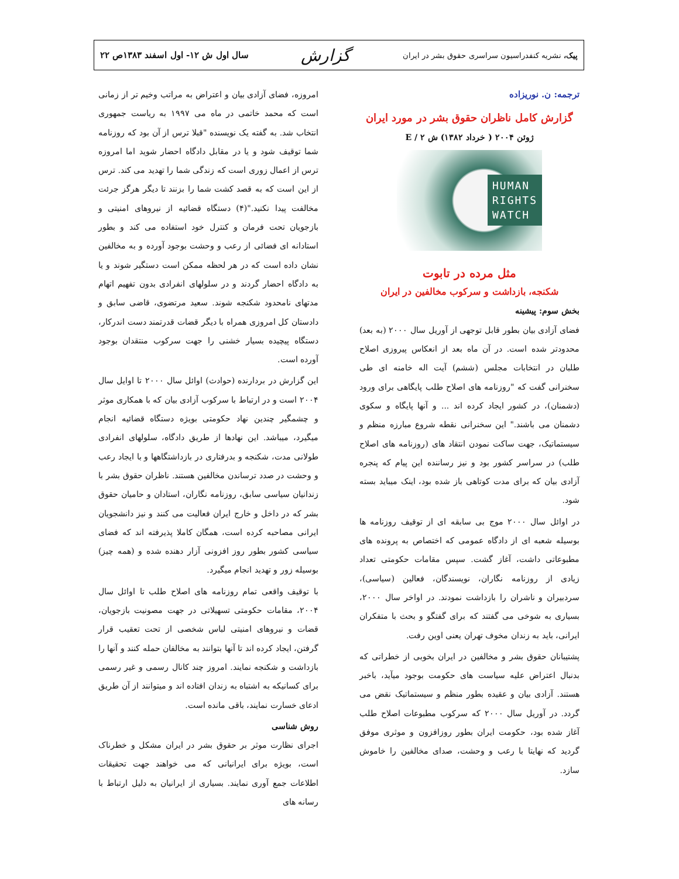پیک، نشریه کنفدراسیون سراسری حقوق بشر در ایران
گزارش
سال اول ش ۱۲- اول اسفند ۱۳۸۳ص ۲۲
ترجمه: ن. نوریزاده
گزارش کامل ناظران حقوق بشر در مورد ایران
ژوئن ۲۰۰۴ ( خرداد ۱۳۸۲) ش E / ۲
HUMAN
RIGHTS
WATCH
مثل مرده در تابوت
شکنجه، بازداشت و سرکوب مخالفین در ایران
بخش سوم: پیشینه
فضای آزادی بیان بطور قابل توجهی از آوریل سال ۲۰۰۰ (به بعد) محدودتر شده است. در آن ماه بعد از انعکاس پیروزی اصلاح طلبان در انتخابات مجلس (ششم) آیت اله خامنه ای طی سخنرانی گفت که "روزنامه های اصلاح طلب پایگاهی برای ورود (دشمنان)، در کشور ایجاد کرده اند ... و آنها پایگاه و سکوی دشمنان می باشند." این سخنرانی نقطه شروع مبارزه منظم و سیستماتیک، جهت ساکت نمودن انتقاد های (روزنامه های اصلاح طلب) در سراسر کشور بود و نیز رساننده این پیام که پنجره آزادی بیان که برای مدت کوتاهی باز شده بود، اینک میباید بسته شود.
در اوائل سال ۲۰۰۰ موج بی سابقه ای از توقیف روزنامه ها بوسیله شعبه ای از دادگاه عمومی که اختصاص به پرونده های مطبوعاتی داشت، آغاز گشت. سپس مقامات حکومتی تعداد زیادی از روزنامه نگاران، نویسندگان، فعالین (سیاسی)، سردبیران و ناشران را بازداشت نمودند. در اواخر سال ۲۰۰۰، بسیاری به شوخی می گفتند که برای گفتگو و بحث با متفکران ایرانی، باید به زندان مخوف تهران یعنی اوین رفت.
پشتیبانان حقوق بشر و مخالفین در ایران بخوبی از خطراتی که بدنبال اعتراض علیه سیاست های حکومت بوجود میآید، باخبر هستند. آزادی بیان و عقیده بطور منظم و سیستماتیک نقض می گردد. در آوریل سال ۲۰۰۰ که سرکوب مطبوعات اصلاح طلب آغاز شده بود، حکومت ایران بطور روزافزون و موثری موفق گردید که نهایتا با رعب و وحشت، صدای مخالفین را خاموش سازد.
امروزه، فضای آزادی بیان و اعتراض به مراتب وخیم تر از زمانی است که محمد خاتمی در ماه می ۱۹۹۷ به ریاست جمهوری انتخاب شد. به گفته یک نویسنده "قبلا ترس از آن بود که روزنامه شما توقیف شود و یا در مقابل دادگاه احضار شوید اما امروزه ترس از اعمال زوری است که زندگی شما را تهدید می کند. ترس از این است که به قصد کشت شما را بزنند تا دیگر هرگز جرئت مخالفت پیدا نکنید."(۴) دستگاه قضائیه از نیروهای امنیتی و بازجویان تحت فرمان و کنترل خود استفاده می کند و بطور استادانه ای فضائی از رعب و وحشت بوجود آورده و به مخالفین نشان داده است که در هر لحظه ممکن است دستگیر شوند و یا به دادگاه احضار گردند و در سلولهای انفرادی بدون تفهیم اتهام مدتهای نامحدود شکنجه شوند. سعید مرتضوی، قاضی سابق و دادستان کل امروزی همراه با دیگر قضات قدرتمند دست اندرکار، دستگاه پیچیده بسیار خشنی را جهت سرکوب منتقدان بوجود آورده است.
این گزارش در بردارنده (حوادث) اوائل سال ۲۰۰۰ تا اوایل سال ۲۰۰۴ است و در ارتباط با سرکوب آزادی بیان که با همکاری موثر و چشمگیر چندین نهاد حکومتی بویژه دستگاه قضائیه انجام میگیرد، میباشد. این نهادها از طریق دادگاه، سلولهای انفرادی طولانی مدت، شکنجه و بدرفتاری در بازداشتگاهها و با ایجاد رعب و وحشت در صدد ترساندن مخالفین هستند. ناظران حقوق بشر با زندانیان سیاسی سابق، روزنامه نگاران، استادان و حامیان حقوق بشر که در داخل و خارج ایران فعالیت می کنند و نیز دانشجویان ایرانی مصاحبه کرده است، همگان کاملا پذیرفته اند که فضای سیاسی کشور بطور روز افزونی آزار دهنده شده و (همه چیز) بوسیله زور و تهدید انجام میگیرد.
با توقیف واقعی تمام روزنامه های اصلاح طلب تا اوائل سال ۲۰۰۴، مقامات حکومتی تسهیلاتی در جهت مصونیت بازجویان، قضات و نیروهای امنیتی لباس شخصی از تحت تعقیب قرار گرفتن، ایجاد کرده اند تا آنها بتوانند به مخالفان حمله کنند و آنها را بازداشت و شکنجه نمایند. امروز چند کانال رسمی و غیر رسمی برای کسانیکه به اشتباه به زندان افتاده اند و میتوانند از آن طریق ادعای خسارت نمایند، باقی مانده است.
روش شناسی
اجرای نظارت موثر بر حقوق بشر در ایران مشکل و خطرناک است، بویژه برای ایرانیانی که می خواهند جهت تحقیقات اطلاعات جمع آوری نمایند. بسیاری از ایرانیان به دلیل ارتباط با رسانه های